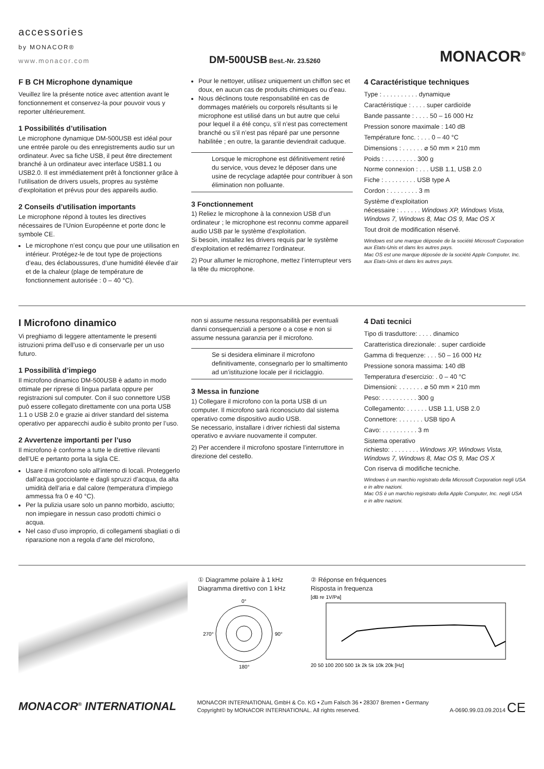accessories
by MONACOR®
www.monacor.com
DM-500USB Best.-Nr. 23.5260
MONACOR<sup>®</sup>
F B CH Microphone dynamique
Veuillez lire la présente notice avec attention avant le fonctionnement et conservez-la pour pouvoir vous y reporter ultérieurement.
1 Possibilités d’utilisation
Le microphone dynamique DM-500USB est idéal pour une entrée parole ou des enregistrements audio sur un ordinateur. Avec sa fiche USB, il peut être directement branché à un ordinateur avec interface USB1.1 ou USB2.0. Il est immédiatement prêt à fonctionner grâce à l’utilisation de drivers usuels, propres au système d’exploitation et prévus pour des appareils audio.
2 Conseils d’utilisation importants
Le microphone répond à toutes les directives nécessaires de l’Union Européenne et porte donc le symbole CE.
Le microphone n’est conçu que pour une utilisation en intérieur. Protégez-le de tout type de projections d’eau, des éclaboussures, d’une humidité élevée d’air et de la chaleur (plage de température de fonctionnement autorisée : 0 – 40 °C).
Pour le nettoyer, utilisez uniquement un chiffon sec et doux, en aucun cas de produits chimiques ou d’eau.
Nous déclinons toute responsabilité en cas de dommages matériels ou corporels résultants si le microphone est utilisé dans un but autre que celui pour lequel il a été conçu, s’il n’est pas correctement branché ou s’il n’est pas réparé par une personne habilitée ; en outre, la garantie deviendrait caduque.
Lorsque le microphone est définitivement retiré du service, vous devez le déposer dans une usine de recyclage adaptée pour contribuer à son élimination non polluante.
3 Fonctionnement
1) Reliez le microphone à la connexion USB d’un ordinateur ; le microphone est reconnu comme appareil audio USB par le système d’exploitation.
Si besoin, installez les drivers requis par le système d’exploitation et redémarrez l’ordinateur.
2) Pour allumer le microphone, mettez l’interrupteur vers la tête du microphone.
4 Caractéristique techniques
Type : . . . . . . . . . . dynamique
Caractéristique : . . . . super cardioïde
Bande passante : . . . . 50 – 16 000 Hz
Pression sonore maximale : 140 dB
Température fonc. : . . . 0 – 40 °C
Dimensions : . . . . . . ⌀ 50 mm × 210 mm
Poids : . . . . . . . . . 300 g
Norme connexion : . . . USB 1.1, USB 2.0
Fiche : . . . . . . . . . USB type A
Cordon : . . . . . . . . 3 m
Système d’exploitation
nécessaire : . . . . . . Windows XP, Windows Vista, Windows 7, Windows 8, Mac OS 9, Mac OS X
Tout droit de modification réservé.
Windows est une marque déposée de la société Microsoft Corporation aux Etats-Unis et dans les autres pays.
Mac OS est une marque déposée de la société Apple Computer, Inc. aux Etats-Unis et dans les autres pays.
I Microfono dinamico
Vi preghiamo di leggere attentamente le presenti istruzioni prima dell’uso e di conservarle per un uso futuro.
1 Possibilità d’impiego
Il microfono dinamico DM-500USB è adatto in modo ottimale per riprese di lingua parlata oppure per registrazioni sul computer. Con il suo connettore USB può essere collegato direttamente con una porta USB 1.1 o USB 2.0 e grazie ai driver standard del sistema operativo per apparecchi audio è subito pronto per l’uso.
2 Avvertenze importanti per l’uso
Il microfono è conforme a tutte le direttive rilevanti dell’UE e pertanto porta la sigla CE.
Usare il microfono solo all’interno di locali. Proteggerlo dall’acqua gocciolante e dagli spruzzi d’acqua, da alta umidità dell’aria e dal calore (temperatura d’impiego ammessa fra 0 e 40 °C).
Per la pulizia usare solo un panno morbido, asciutto; non impiegare in nessun caso prodotti chimici o acqua.
Nel caso d’uso improprio, di collegamenti sbagliati o di riparazione non a regola d’arte del microfono,
non si assume nessuna responsabilità per eventuali danni consequenziali a persone o a cose e non si assume nessuna garanzia per il microfono.
Se si desidera eliminare il microfono definitivamente, consegnarlo per lo smaltimento ad un’istituzione locale per il riciclaggio.
3 Messa in funzione
1) Collegare il microfono con la porta USB di un computer. Il microfono sarà riconosciuto dal sistema operativo come dispositivo audio USB.
Se necessario, installare i driver richiesti dal sistema operativo e avviare nuovamente il computer.
2) Per accendere il microfono spostare l’interruttore in direzione del cestello.
4 Dati tecnici
Tipo di trasduttore: . . . . dinamico
Caratteristica direzionale: . super cardioide
Gamma di frequenze: . . . 50 – 16 000 Hz
Pressione sonora massima: 140 dB
Temperatura d’esercizio: . 0 – 40 °C
Dimensioni: . . . . . . . ⌀ 50 mm × 210 mm
Peso: . . . . . . . . . . 300 g
Collegamento: . . . . . . USB 1.1, USB 2.0
Connettore: . . . . . . . USB tipo A
Cavo: . . . . . . . . . . 3 m
Sistema operativo
richiesto: . . . . . . . . Windows XP, Windows Vista, Windows 7, Windows 8, Mac OS 9, Mac OS X
Con riserva di modifiche tecniche.
Windows è un marchio registrato della Microsoft Corporation negli USA e in altre nazioni.
Mac OS è un marchio registrato della Apple Computer, Inc. negli USA e in altre nazioni.
① Diagramme polaire à 1 kHz
Diagramma direttivo con 1 kHz
0°
180°
270°
90°
② Réponse en fréquences
Risposta in frequenza
[dB re 1V/Pa]
20 50 100 200 500 1k 2k 5k 10k 20k [Hz]
MONACOR<sup>®</sup> INTERNATIONAL
MONACOR INTERNATIONAL GmbH & Co. KG • Zum Falsch 36 • 28307 Bremen • Germany
Copyright© by MONACOR INTERNATIONAL. All rights reserved.
A-0690.99.03.09.2014 CE